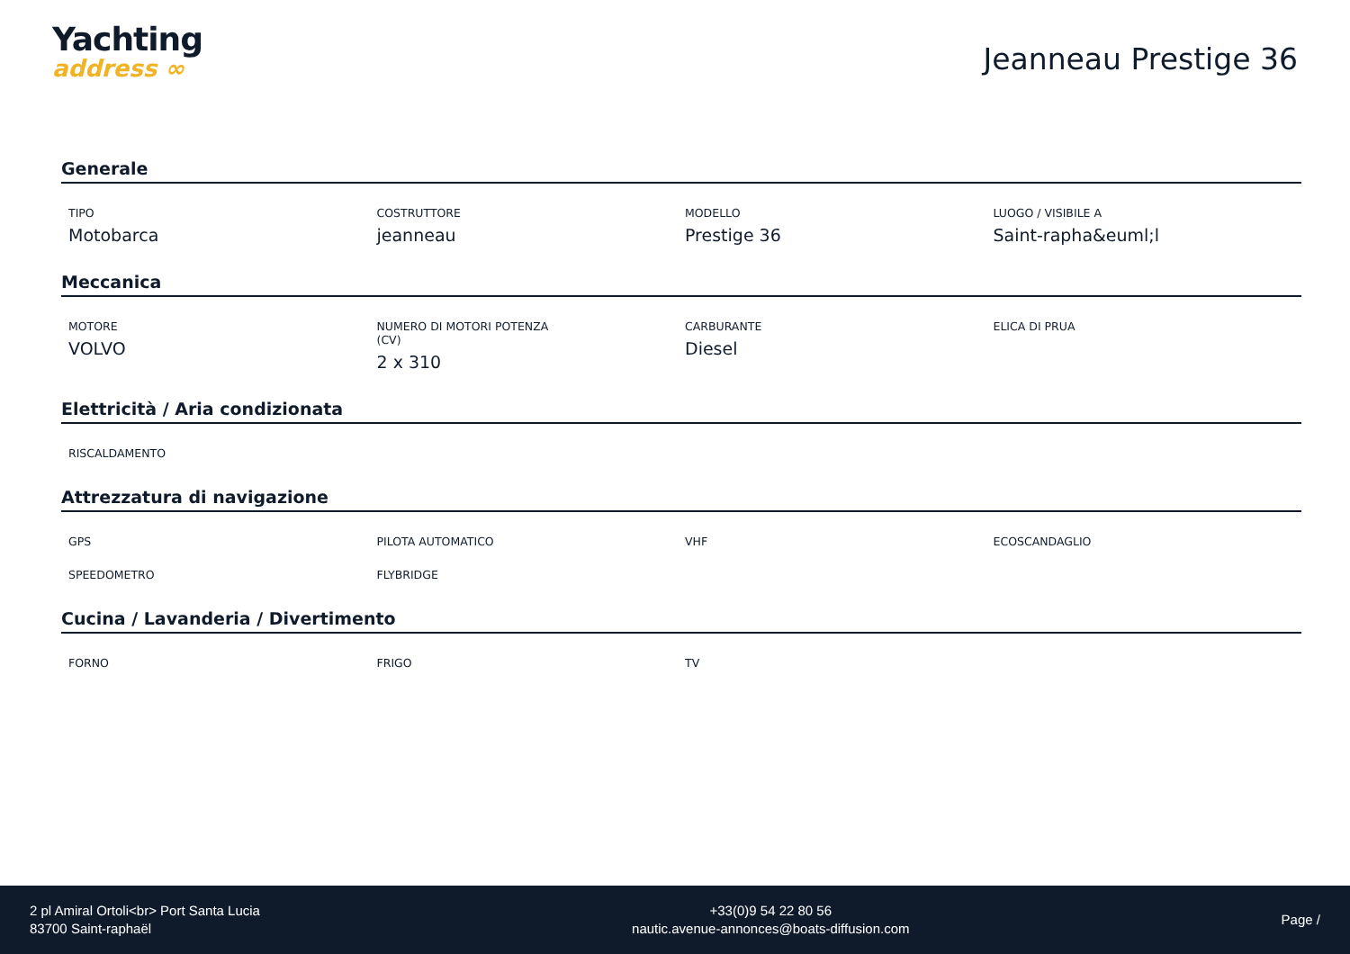Yachting
address ∞
Jeanneau Prestige 36
Generale
TIPO
Motobarca
COSTRUTTORE
jeanneau
MODELLO
Prestige 36
LUOGO / VISIBILE A
Saint-rapha&euml;l
Meccanica
MOTORE
VOLVO
NUMERO DI MOTORI POTENZA
(CV)
2 x 310
CARBURANTE
Diesel
ELICA DI PRUA
Elettricità / Aria condizionata
RISCALDAMENTO
Attrezzatura di navigazione
GPS
PILOTA AUTOMATICO
VHF
ECOSCANDAGLIO
SPEEDOMETRO
FLYBRIDGE
Cucina / Lavanderia / Divertimento
FORNO
FRIGO
TV
2 pl Amiral Ortoli<br> Port Santa Lucia
83700 Saint-raphaël
+33(0)9 54 22 80 56
nautic.avenue-annonces@boats-diffusion.com
Page /